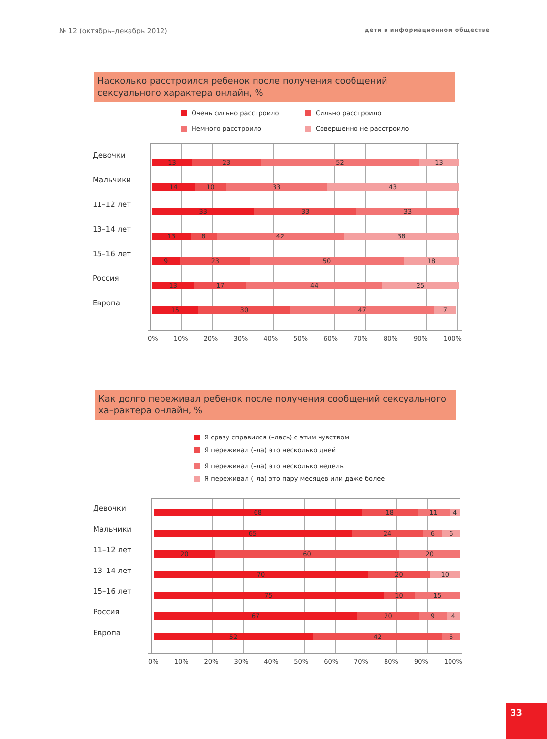№ 12 (октябрь–декабрь 2012) дети в информационном обществе
Насколько расстроился ребенок после получения сообщений сексуального характера онлайн, %
Очень сильно расстроило
Сильно расстроило
Немного расстроило
Совершенно не расстроило
Девочки
Мальчики
11–12 лет
13–14 лет
15–16 лет
Россия
Европа
13 23 52 13
14 10 33 43
33 33 33
13 8 42 38
9 23 50 18
13 17 44 25
15 30 47 7
0% 10% 20% 30% 40% 50% 60% 70% 80% 90% 100%
Как долго переживал ребенок после получения сообщений сексуального ха–рактера онлайн, %
Я сразу справился (–лась) с этим чувством
Я переживал (–ла) это несколько дней
Я переживал (–ла) это несколько недель
Я переживал (–ла) это пару месяцев или даже более
Девочки
Мальчики
11–12 лет
13–14 лет
15–16 лет
Россия
Европа
68 18 11 4
65 24 6 6
20 60 20
70 20 10
75 10 15
67 20 9 4
52 42 5
0% 10% 20% 30% 40% 50% 60% 70% 80% 90% 100%
33